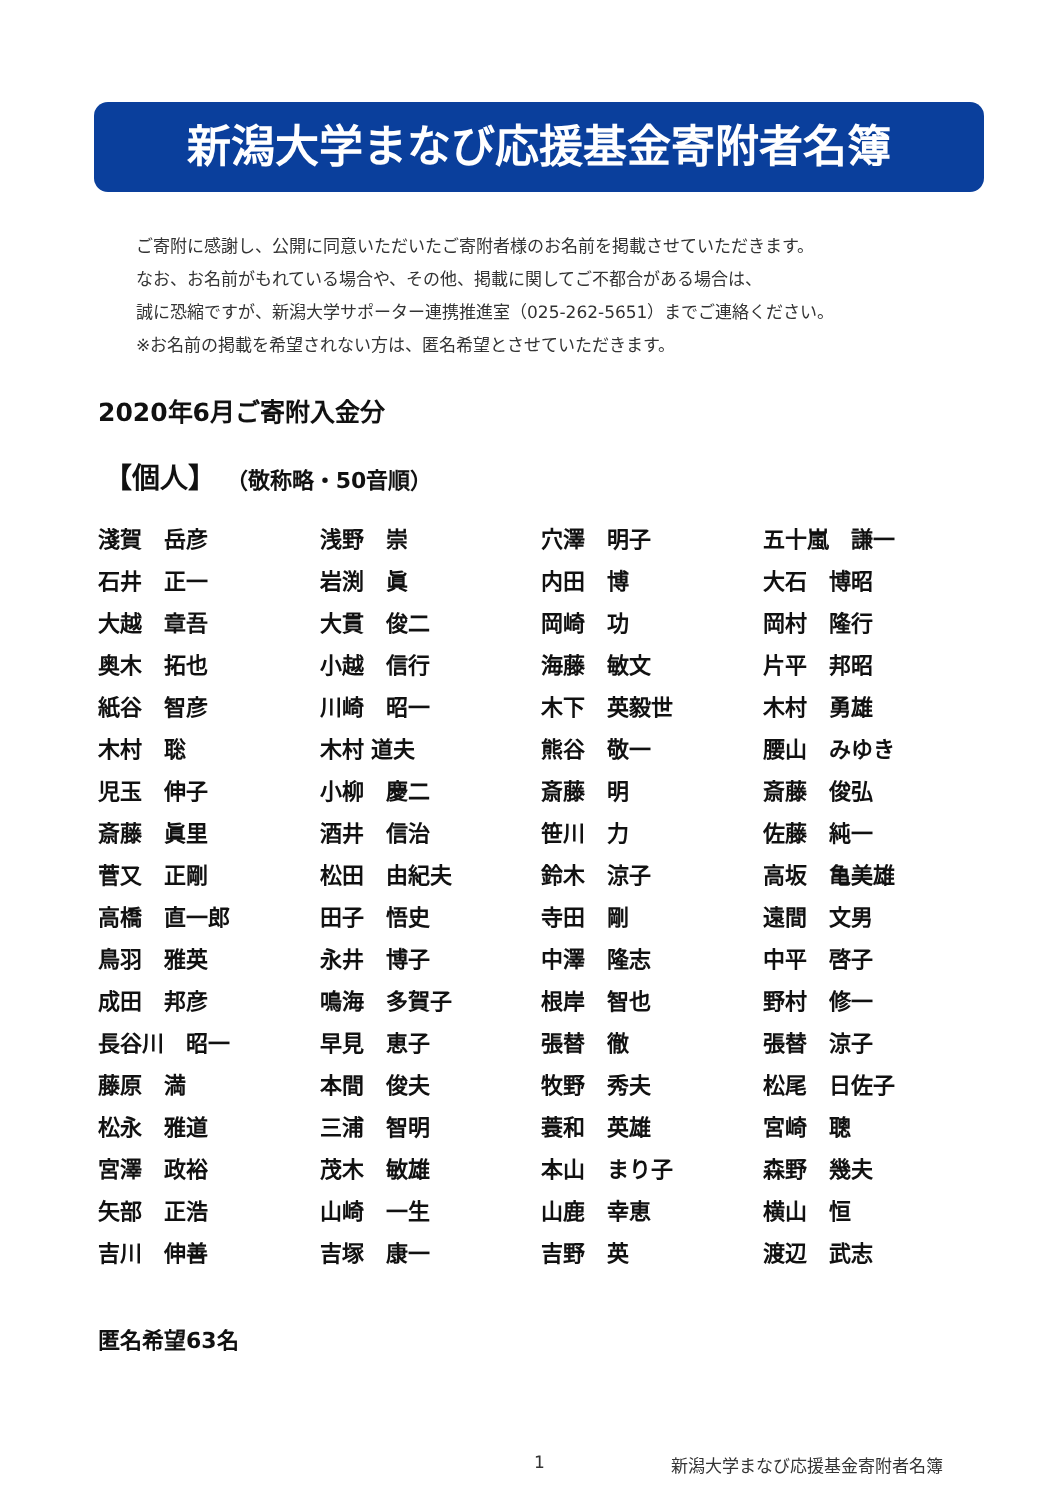新潟大学まなび応援基金寄附者名簿
ご寄附に感謝し、公開に同意いただいたご寄附者様のお名前を掲載させていただきます。
なお、お名前がもれている場合や、その他、掲載に関してご不都合がある場合は、
誠に恐縮ですが、新潟大学サポーター連携推進室（025-262-5651）までご連絡ください。
※お名前の掲載を希望されない方は、匿名希望とさせていただきます。
2020年6月ご寄附入金分
【個人】 （敬称略・50音順）
| 淺賀 岳彦 | 浅野 崇 | 穴澤 明子 | 五十嵐 謙一 |
| 石井 正一 | 岩渕 眞 | 内田 博 | 大石 博昭 |
| 大越 章吾 | 大貫 俊二 | 岡崎 功 | 岡村 隆行 |
| 奥木 拓也 | 小越 信行 | 海藤 敏文 | 片平 邦昭 |
| 紙谷 智彦 | 川崎 昭一 | 木下 英毅世 | 木村 勇雄 |
| 木村 聡 | 木村 道夫 | 熊谷 敬一 | 腰山 みゆき |
| 児玉 伸子 | 小柳 慶二 | 斎藤 明 | 斎藤 俊弘 |
| 斎藤 眞里 | 酒井 信治 | 笹川 力 | 佐藤 純一 |
| 菅又 正剛 | 松田 由紀夫 | 鈴木 涼子 | 高坂 亀美雄 |
| 高橋 直一郎 | 田子 悟史 | 寺田 剛 | 遠間 文男 |
| 鳥羽 雅英 | 永井 博子 | 中澤 隆志 | 中平 啓子 |
| 成田 邦彦 | 鳴海 多賀子 | 根岸 智也 | 野村 修一 |
| 長谷川 昭一 | 早見 恵子 | 張替 徹 | 張替 涼子 |
| 藤原 満 | 本間 俊夫 | 牧野 秀夫 | 松尾 日佐子 |
| 松永 雅道 | 三浦 智明 | 蓑和 英雄 | 宮崎 聰 |
| 宮澤 政裕 | 茂木 敏雄 | 本山 まり子 | 森野 幾夫 |
| 矢部 正浩 | 山崎 一生 | 山鹿 幸恵 | 横山 恒 |
| 吉川 伸善 | 吉塚 康一 | 吉野 英 | 渡辺 武志 |
匿名希望63名
1 新潟大学まなび応援基金寄附者名簿